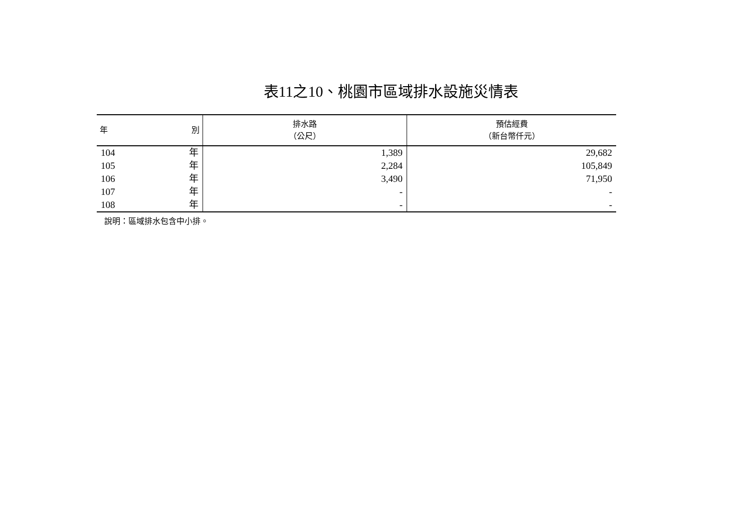表11之10、桃園市區域排水設施災情表
| 年 別 | 排水路 （公尺） | 預估經費 （新台幣仟元） |
| --- | --- | --- |
| 104 年 | 1,389 | 29,682 |
| 105 年 | 2,284 | 105,849 |
| 106 年 | 3,490 | 71,950 |
| 107 年 | - | - |
| 108 年 | - | - |
說明：區域排水包含中小排。